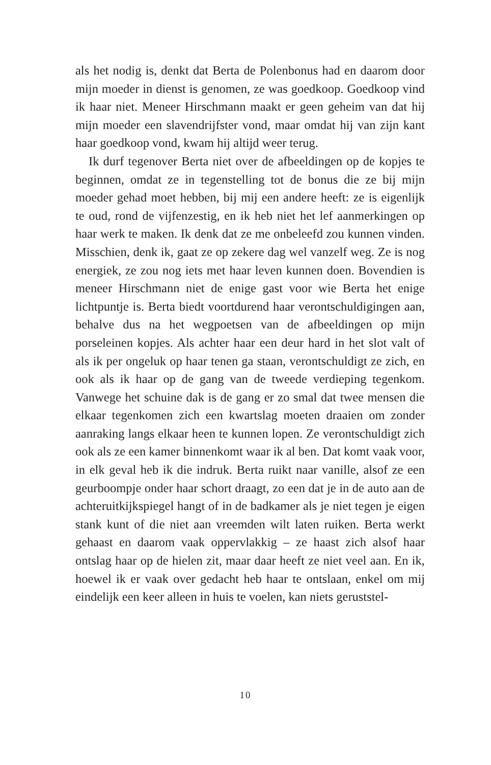als het nodig is, denkt dat Berta de Polenbonus had en daarom door mijn moeder in dienst is genomen, ze was goedkoop. Goedkoop vind ik haar niet. Meneer Hirschmann maakt er geen geheim van dat hij mijn moeder een slavendrijfster vond, maar omdat hij van zijn kant haar goedkoop vond, kwam hij altijd weer terug.
Ik durf tegenover Berta niet over de afbeeldingen op de kopjes te beginnen, omdat ze in tegenstelling tot de bonus die ze bij mijn moeder gehad moet hebben, bij mij een andere heeft: ze is eigenlijk te oud, rond de vijfenzestig, en ik heb niet het lef aanmerkingen op haar werk te maken. Ik denk dat ze me onbeleefd zou kunnen vinden. Misschien, denk ik, gaat ze op zekere dag wel vanzelf weg. Ze is nog energiek, ze zou nog iets met haar leven kunnen doen. Bovendien is meneer Hirschmann niet de enige gast voor wie Berta het enige lichtpuntje is. Berta biedt voortdurend haar verontschuldigingen aan, behalve dus na het wegpoetsen van de afbeeldingen op mijn porseleinen kopjes. Als achter haar een deur hard in het slot valt of als ik per ongeluk op haar tenen ga staan, verontschuldigt ze zich, en ook als ik haar op de gang van de tweede verdieping tegenkom. Vanwege het schuine dak is de gang er zo smal dat twee mensen die elkaar tegenkomen zich een kwartslag moeten draaien om zonder aanraking langs elkaar heen te kunnen lopen. Ze verontschuldigt zich ook als ze een kamer binnenkomt waar ik al ben. Dat komt vaak voor, in elk geval heb ik die indruk. Berta ruikt naar vanille, alsof ze een geurboompje onder haar schort draagt, zo een dat je in de auto aan de achteruitkijkspiegel hangt of in de badkamer als je niet tegen je eigen stank kunt of die niet aan vreemden wilt laten ruiken. Berta werkt gehaast en daarom vaak oppervlakkig – ze haast zich alsof haar ontslag haar op de hielen zit, maar daar heeft ze niet veel aan. En ik, hoewel ik er vaak over gedacht heb haar te ontslaan, enkel om mij eindelijk een keer alleen in huis te voelen, kan niets geruststel-
10